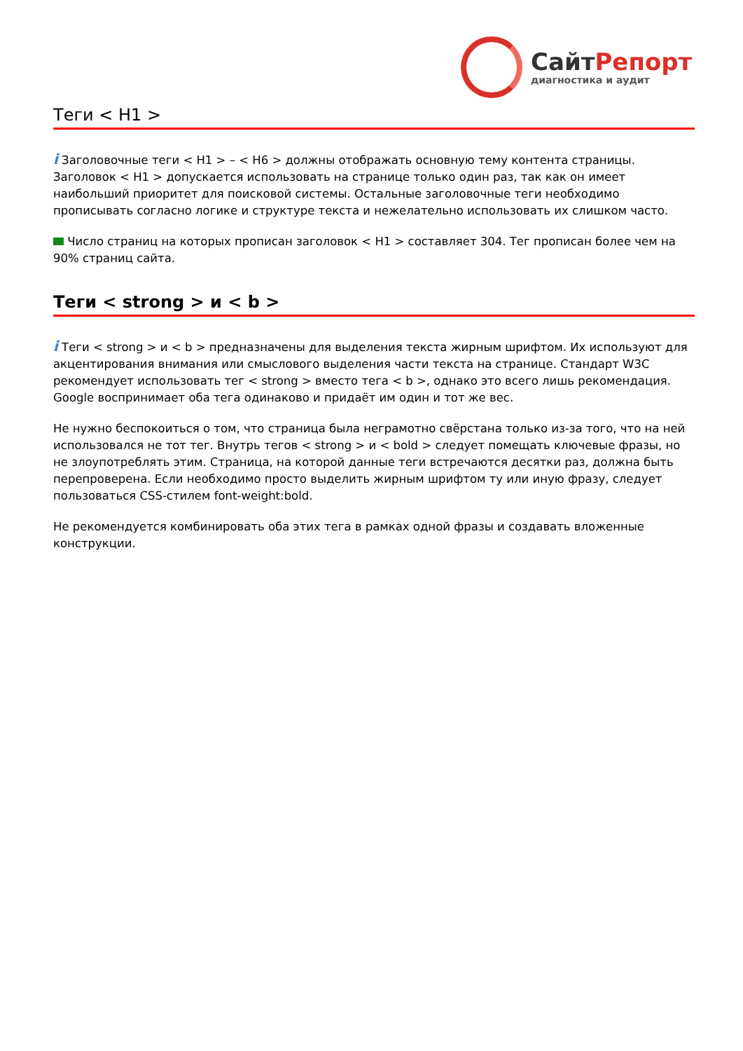СайтРепорт
диагностика и аудит
Теги < H1 >
i Заголовочные теги < H1 > – < H6 > должны отображать основную тему контента страницы. Заголовок < H1 > допускается использовать на странице только один раз, так как он имеет наибольший приоритет для поисковой системы. Остальные заголовочные теги необходимо прописывать согласно логике и структуре текста и нежелательно использовать их слишком часто.
Число страниц на которых прописан заголовок < H1 > составляет 304. Тег прописан более чем на 90% страниц сайта.
Теги < strong > и < b >
i Теги < strong > и < b > предназначены для выделения текста жирным шрифтом. Их используют для акцентирования внимания или смыслового выделения части текста на странице. Стандарт W3C рекомендует использовать тег < strong > вместо тега < b >, однако это всего лишь рекомендация. Google воспринимает оба тега одинаково и придаёт им один и тот же вес.
Не нужно беспокоиться о том, что страница была неграмотно свёрстана только из-за того, что на ней использовался не тот тег. Внутрь тегов < strong > и < bold > следует помещать ключевые фразы, но не злоупотреблять этим. Страница, на которой данные теги встречаются десятки раз, должна быть перепроверена. Если необходимо просто выделить жирным шрифтом ту или иную фразу, следует пользоваться CSS-стилем font-weight:bold.
Не рекомендуется комбинировать оба этих тега в рамках одной фразы и создавать вложенные конструкции.